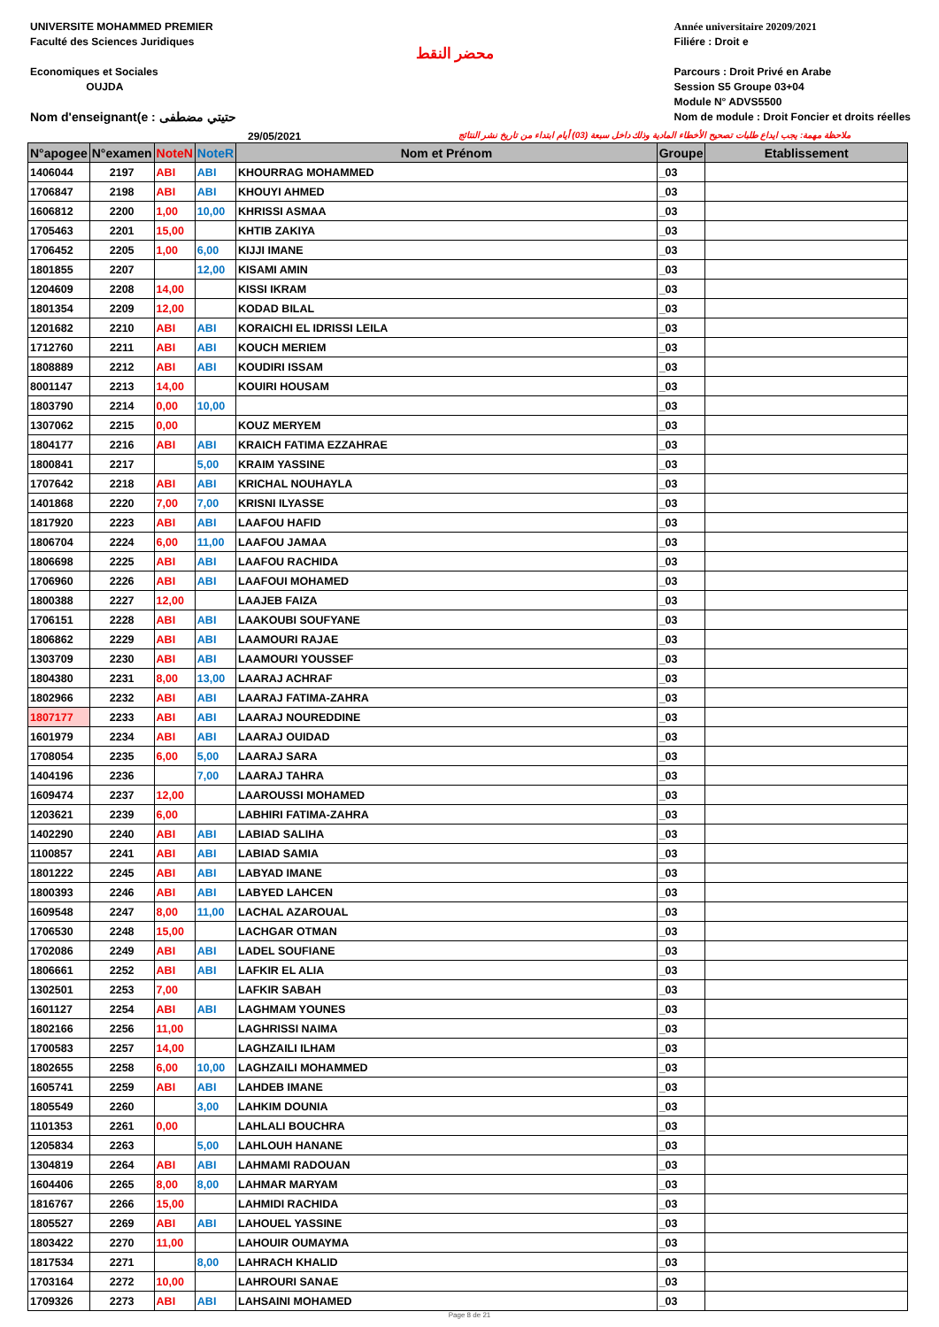UNIVERSITE MOHAMMED PREMIER
Faculté des Sciences Juridiques
Economiques et Sociales
OUJDA
Nom d'enseignant(e : حتيتي مضطفى
محضر النقط
Année universitaire 20209/2021
Filiére : Droit e
Parcours : Droit Privé en Arabe
Session S5 Groupe 03+04
Module N° ADVS5500
Nom de module : Droit Foncier et droits réelles
29/05/2021 ملاحظة مهمة: يجب ايداع طلبات تصحيح الأخطاء المادية وذلك داخل سبعة (03) أيام ابتداء من تاريخ نشر النتائج
| N°apogee | N°examen | NoteN | NoteR | Nom et Prénom | Groupe | Etablissement |
| --- | --- | --- | --- | --- | --- | --- |
| 1406044 | 2197 | ABI | ABI | KHOURRAG MOHAMMED | _03 | |
| 1706847 | 2198 | ABI | ABI | KHOUYI AHMED | _03 | |
| 1606812 | 2200 | 1,00 | 10,00 | KHRISSI ASMAA | _03 | |
| 1705463 | 2201 | 15,00 | | KHTIB ZAKIYA | _03 | |
| 1706452 | 2205 | 1,00 | 6,00 | KIJJI IMANE | _03 | |
| 1801855 | 2207 | | 12,00 | KISAMI AMIN | _03 | |
| 1204609 | 2208 | 14,00 | | KISSI IKRAM | _03 | |
| 1801354 | 2209 | 12,00 | | KODAD BILAL | _03 | |
| 1201682 | 2210 | ABI | ABI | KORAICHI EL IDRISSI LEILA | _03 | |
| 1712760 | 2211 | ABI | ABI | KOUCH MERIEM | _03 | |
| 1808889 | 2212 | ABI | ABI | KOUDIRI ISSAM | _03 | |
| 8001147 | 2213 | 14,00 | | KOUIRI HOUSAM | _03 | |
| 1803790 | 2214 | 0,00 | 10,00 | | _03 | |
| 1307062 | 2215 | 0,00 | | KOUZ MERYEM | _03 | |
| 1804177 | 2216 | ABI | ABI | KRAICH FATIMA EZZAHRAE | _03 | |
| 1800841 | 2217 | | 5,00 | KRAIM YASSINE | _03 | |
| 1707642 | 2218 | ABI | ABI | KRICHAL NOUHAYLA | _03 | |
| 1401868 | 2220 | 7,00 | 7,00 | KRISNI ILYASSE | _03 | |
| 1817920 | 2223 | ABI | ABI | LAAFOU HAFID | _03 | |
| 1806704 | 2224 | 6,00 | 11,00 | LAAFOU JAMAA | _03 | |
| 1806698 | 2225 | ABI | ABI | LAAFOU RACHIDA | _03 | |
| 1706960 | 2226 | ABI | ABI | LAAFOUI MOHAMED | _03 | |
| 1800388 | 2227 | 12,00 | | LAAJEB FAIZA | _03 | |
| 1706151 | 2228 | ABI | ABI | LAAKOUBI SOUFYANE | _03 | |
| 1806862 | 2229 | ABI | ABI | LAAMOURI RAJAE | _03 | |
| 1303709 | 2230 | ABI | ABI | LAAMOURI YOUSSEF | _03 | |
| 1804380 | 2231 | 8,00 | 13,00 | LAARAJ ACHRAF | _03 | |
| 1802966 | 2232 | ABI | ABI | LAARAJ FATIMA-ZAHRA | _03 | |
| 1807177 | 2233 | ABI | ABI | LAARAJ NOUREDDINE | _03 | |
| 1601979 | 2234 | ABI | ABI | LAARAJ OUIDAD | _03 | |
| 1708054 | 2235 | 6,00 | 5,00 | LAARAJ SARA | _03 | |
| 1404196 | 2236 | | 7,00 | LAARAJ TAHRA | _03 | |
| 1609474 | 2237 | 12,00 | | LAAROUSSI MOHAMED | _03 | |
| 1203621 | 2239 | 6,00 | | LABHIRI FATIMA-ZAHRA | _03 | |
| 1402290 | 2240 | ABI | ABI | LABIAD SALIHA | _03 | |
| 1100857 | 2241 | ABI | ABI | LABIAD SAMIA | _03 | |
| 1801222 | 2245 | ABI | ABI | LABYAD IMANE | _03 | |
| 1800393 | 2246 | ABI | ABI | LABYED LAHCEN | _03 | |
| 1609548 | 2247 | 8,00 | 11,00 | LACHAL AZAROUAL | _03 | |
| 1706530 | 2248 | 15,00 | | LACHGAR OTMAN | _03 | |
| 1702086 | 2249 | ABI | ABI | LADEL SOUFIANE | _03 | |
| 1806661 | 2252 | ABI | ABI | LAFKIR EL ALIA | _03 | |
| 1302501 | 2253 | 7,00 | | LAFKIR SABAH | _03 | |
| 1601127 | 2254 | ABI | ABI | LAGHMAM YOUNES | _03 | |
| 1802166 | 2256 | 11,00 | | LAGHRISSI NAIMA | _03 | |
| 1700583 | 2257 | 14,00 | | LAGHZAILI ILHAM | _03 | |
| 1802655 | 2258 | 6,00 | 10,00 | LAGHZAILI MOHAMMED | _03 | |
| 1605741 | 2259 | ABI | ABI | LAHDEB IMANE | _03 | |
| 1805549 | 2260 | | 3,00 | LAHKIM DOUNIA | _03 | |
| 1101353 | 2261 | 0,00 | | LAHLALI BOUCHRA | _03 | |
| 1205834 | 2263 | | 5,00 | LAHLOUH HANANE | _03 | |
| 1304819 | 2264 | ABI | ABI | LAHMAMI RADOUAN | _03 | |
| 1604406 | 2265 | 8,00 | 8,00 | LAHMAR MARYAM | _03 | |
| 1816767 | 2266 | 15,00 | | LAHMIDI RACHIDA | _03 | |
| 1805527 | 2269 | ABI | ABI | LAHOUEL YASSINE | _03 | |
| 1803422 | 2270 | 11,00 | | LAHOUIR OUMAYMA | _03 | |
| 1817534 | 2271 | | 8,00 | LAHRACH KHALID | _03 | |
| 1703164 | 2272 | 10,00 | | LAHROURI SANAE | _03 | |
| 1709326 | 2273 | ABI | ABI | LAHSAINI MOHAMED | _03 | |
Page 8 de 21